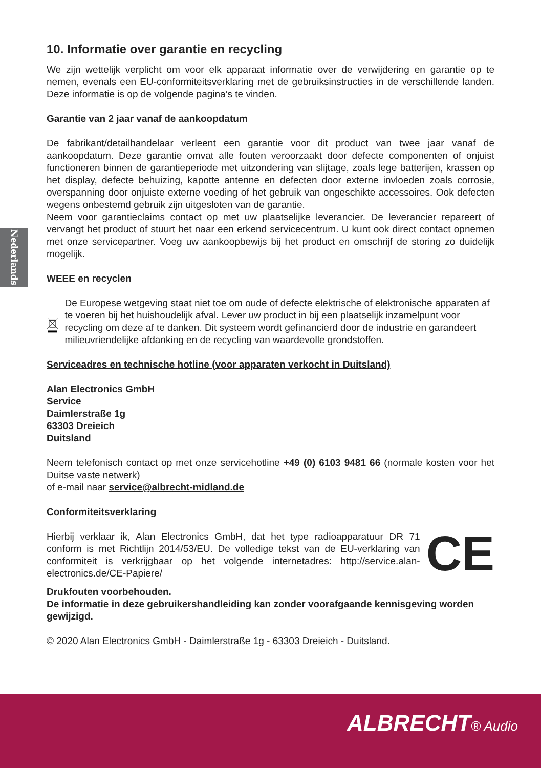Nederlands
10. Informatie over garantie en recycling
We zijn wettelijk verplicht om voor elk apparaat informatie over de verwijdering en garantie op te nemen, evenals een EU-conformiteitsverklaring met de gebruiksinstructies in de verschillende landen. Deze informatie is op de volgende pagina’s te vinden.
Garantie van 2 jaar vanaf de aankoopdatum
De fabrikant/detailhandelaar verleent een garantie voor dit product van twee jaar vanaf de aankoopdatum. Deze garantie omvat alle fouten veroorzaakt door defecte componenten of onjuist functioneren binnen de garantieperiode met uitzondering van slijtage, zoals lege batterijen, krassen op het display, defecte behuizing, kapotte antenne en defecten door externe invloeden zoals corrosie, overspanning door onjuiste externe voeding of het gebruik van ongeschikte accessoires. Ook defecten wegens onbestemd gebruik zijn uitgesloten van de garantie.
Neem voor garantieclaims contact op met uw plaatselijke leverancier. De leverancier repareert of vervangt het product of stuurt het naar een erkend servicecentrum. U kunt ook direct contact opnemen met onze servicepartner. Voeg uw aankoopbewijs bij het product en omschrijf de storing zo duidelijk mogelijk.
WEEE en recyclen
De Europese wetgeving staat niet toe om oude of defecte elektrische of elektronische apparaten af te voeren bij het huishoudelijk afval. Lever uw product in bij een plaatselijk inzamelpunt voor recycling om deze af te danken. Dit systeem wordt gefinancierd door de industrie en garandeert milieuvriendelijke afdanking en de recycling van waardevolle grondstoffen.
Serviceadres en technische hotline (voor apparaten verkocht in Duitsland)
Alan Electronics GmbH
Service
Daimlerstraße 1g
63303 Dreieich
Duitsland
Neem telefonisch contact op met onze servicehotline +49 (0) 6103 9481 66 (normale kosten voor het Duitse vaste netwerk)
of e-mail naar service@albrecht-midland.de
Conformiteitsverklaring
Hierbij verklaar ik, Alan Electronics GmbH, dat het type radioapparatuur DR 71 conform is met Richtlijn 2014/53/EU. De volledige tekst van de EU-verklaring van conformiteit is verkrijgbaar op het volgende internetadres: http://service.alan-electronics.de/CE-Papiere/
CE
Drukfouten voorbehouden.
De informatie in deze gebruikershandleiding kan zonder voorafgaande kennisgeving worden gewijzigd.
© 2020 Alan Electronics GmbH - Daimlerstraße 1g - 63303 Dreieich - Duitsland.
ALBRECHT® Audio